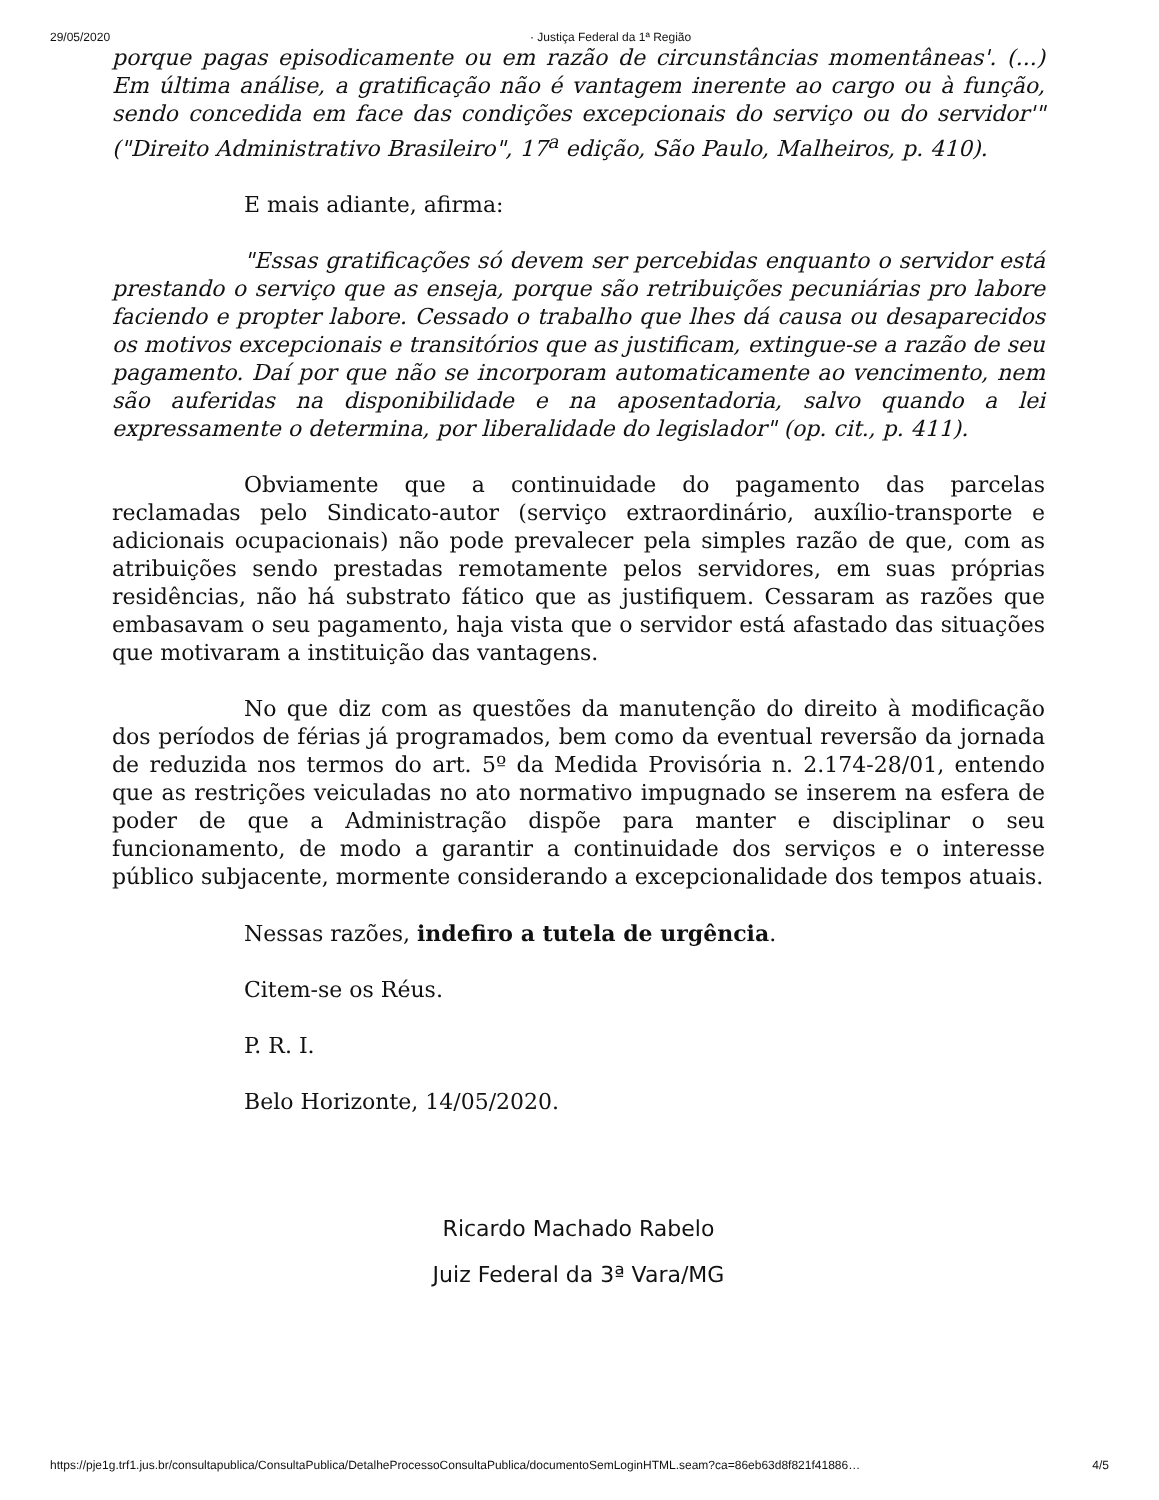29/05/2020 · Justiça Federal da 1ª Região
porque pagas episodicamente ou em razão de circunstâncias momentâneas'. (...) Em última análise, a gratificação não é vantagem inerente ao cargo ou à função, sendo concedida em face das condições excepcionais do serviço ou do servidor'" ("Direito Administrativo Brasileiro", 17<sup>a</sup> edição, São Paulo, Malheiros, p. 410).
E mais adiante, afirma:
"Essas gratificações só devem ser percebidas enquanto o servidor está prestando o serviço que as enseja, porque são retribuições pecuniárias pro labore faciendo e propter labore. Cessado o trabalho que lhes dá causa ou desaparecidos os motivos excepcionais e transitórios que as justificam, extingue-se a razão de seu pagamento. Daí por que não se incorporam automaticamente ao vencimento, nem são auferidas na disponibilidade e na aposentadoria, salvo quando a lei expressamente o determina, por liberalidade do legislador" (op. cit., p. 411).
Obviamente que a continuidade do pagamento das parcelas reclamadas pelo Sindicato-autor (serviço extraordinário, auxílio-transporte e adicionais ocupacionais) não pode prevalecer pela simples razão de que, com as atribuições sendo prestadas remotamente pelos servidores, em suas próprias residências, não há substrato fático que as justifiquem. Cessaram as razões que embasavam o seu pagamento, haja vista que o servidor está afastado das situações que motivaram a instituição das vantagens.
No que diz com as questões da manutenção do direito à modificação dos períodos de férias já programados, bem como da eventual reversão da jornada de reduzida nos termos do art. 5º da Medida Provisória n. 2.174-28/01, entendo que as restrições veiculadas no ato normativo impugnado se inserem na esfera de poder de que a Administração dispõe para manter e disciplinar o seu funcionamento, de modo a garantir a continuidade dos serviços e o interesse público subjacente, mormente considerando a excepcionalidade dos tempos atuais.
Nessas razões, indefiro a tutela de urgência.
Citem-se os Réus.
P. R. I.
Belo Horizonte, 14/05/2020.
Ricardo Machado Rabelo
Juiz Federal da 3ª Vara/MG
https://pje1g.trf1.jus.br/consultapublica/ConsultaPublica/DetalheProcessoConsultaPublica/documentoSemLoginHTML.seam?ca=86eb63d8f821f41886… 4/5